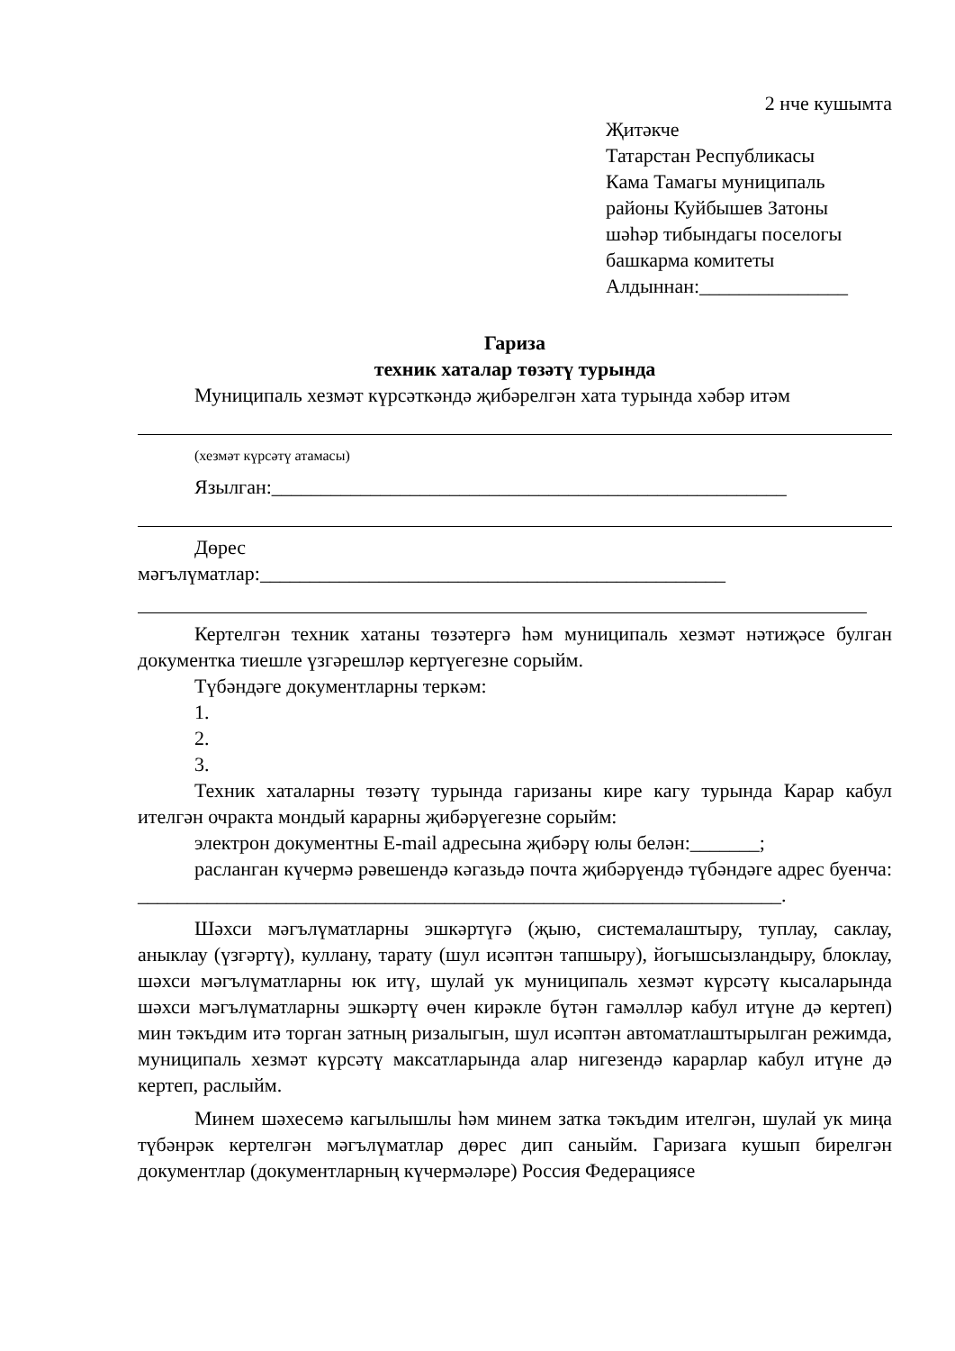2 нче кушымта
Җитәкче
Татарстан Республикасы
Кама Тамагы муниципаль
районы Куйбышев Затоны
шәһәр тибындагы поселогы
башкарма комитеты
Алдыннан:_______________
Гариза
техник хаталар төзәтү турында
Муниципаль хезмәт күрсәткәндә җибәрелгән хата турында хәбәр итәм
(хезмәт күрсәтү атамасы)
Язылган:____________________________________________________
Дөрес
мәгълүматлар:_______________________________________________
Кертелгән техник хатаны төзәтергә һәм муниципаль хезмәт нәтиҗәсе булган документка тиешле үзгәрешләр кертүегезне сорыйм.
Түбәндәге документларны теркәм:
1.
2.
3.
Техник хаталарны төзәтү турында гаризаны кире кагу турында Карар кабул ителгән очракта мондый карарны җибәрүегезне сорыйм:
электрон документны E-mail адресына җибәрү юлы белән:_______;
расланган күчермә рәвешендә кәгазьдә почта җибәрүендә түбәндәге адрес буенча:
_________________________________________________________________.
Шәхси мәгълүматларны эшкәртүгә (җыю, системалаштыру, туплау, саклау, аныклау (үзгәртү), куллану, тарату (шул исәптән тапшыру), йогышсызландыру, блоклау, шәхси мәгълүматларны юк итү, шулай ук муниципаль хезмәт күрсәтү кысаларында шәхси мәгълүматларны эшкәртү өчен кирәкле бүтән гамәлләр кабул итүне дә кертеп) мин тәкъдим итә торган затның ризалыгын, шул исәптән автоматлаштырылган режимда, муниципаль хезмәт күрсәтү максатларында алар нигезендә карарлар кабул итүне дә кертеп, раслыйм.
Минем шәхесемә кагылышлы һәм минем затка тәкъдим ителгән, шулай ук миңа түбәнрәк кертелгән мәгълүматлар дөрес дип саныйм. Гаризага кушып бирелгән документлар (документларның күчермәләре) Россия Федерациясе